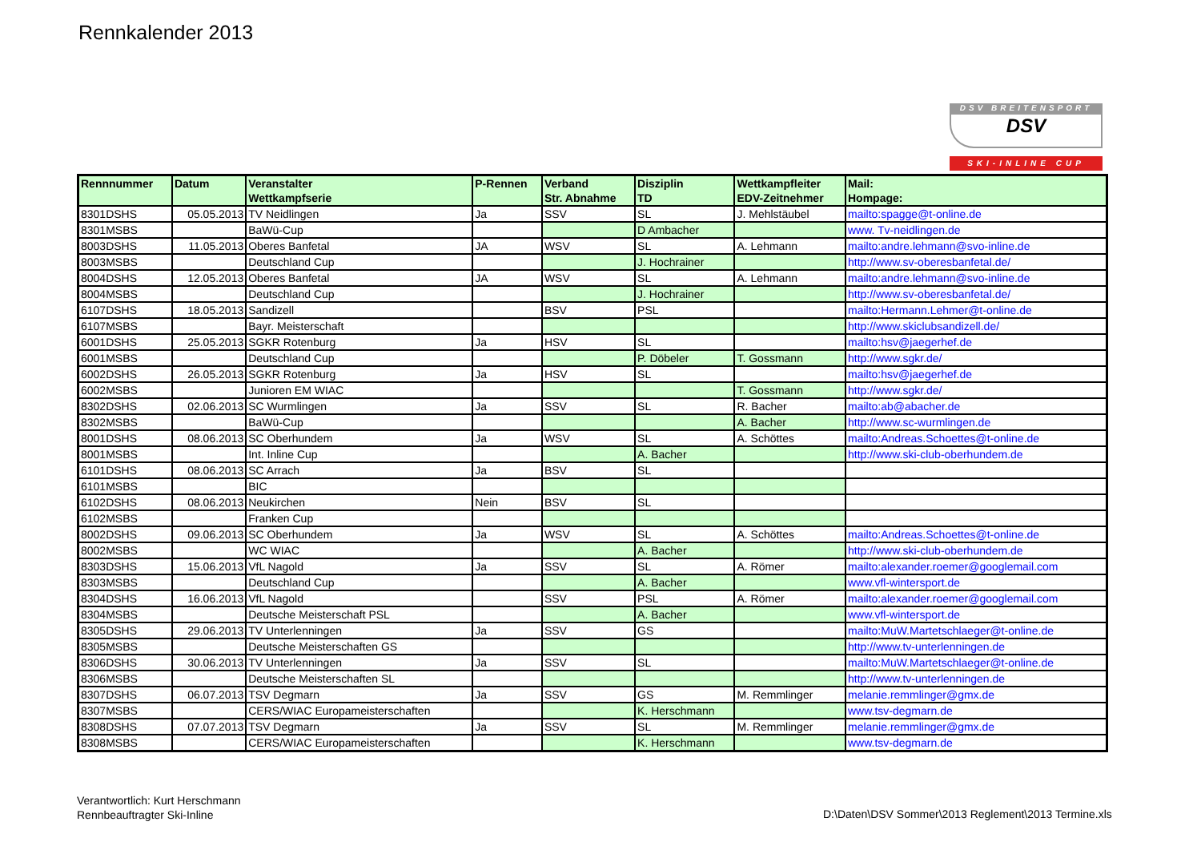Rennkalender 2013
DSV BREITENSPORT
DSV
SKI-INLINE CUP
| Rennnummer | Datum | Veranstalter | P-Rennen | Verband | Disziplin | Wettkampfleiter | Mail: |
| --- | --- | --- | --- | --- | --- | --- | --- |
| | | Wettkampfserie | | Str. Abnahme | TD | EDV-Zeitnehmer | Hompage: |
| 8301DSHS | 05.05.2013 | TV Neidlingen | Ja | SSV | SL | J. Mehlstäubel | mailto:spagge@t-online.de |
| 8301MSBS | | BaWü-Cup | | | D Ambacher | | www. Tv-neidlingen.de |
| 8003DSHS | 11.05.2013 | Oberes Banfetal | JA | WSV | SL | A. Lehmann | mailto:andre.lehmann@svo-inline.de |
| 8003MSBS | | Deutschland Cup | | | J. Hochrainer | | http://www.sv-oberesbanfetal.de/ |
| 8004DSHS | 12.05.2013 | Oberes Banfetal | JA | WSV | SL | A. Lehmann | mailto:andre.lehmann@svo-inline.de |
| 8004MSBS | | Deutschland Cup | | | J. Hochrainer | | http://www.sv-oberesbanfetal.de/ |
| 6107DSHS | 18.05.2013 | Sandizell | | BSV | PSL | | mailto:Hermann.Lehmer@t-online.de |
| 6107MSBS | | Bayr. Meisterschaft | | | | | http://www.skiclubsandizell.de/ |
| 6001DSHS | 25.05.2013 | SGKR Rotenburg | Ja | HSV | SL | | mailto:hsv@jaegerhef.de |
| 6001MSBS | | Deutschland Cup | | | P. Döbeler | T. Gossmann | http://www.sgkr.de/ |
| 6002DSHS | 26.05.2013 | SGKR Rotenburg | Ja | HSV | SL | | mailto:hsv@jaegerhef.de |
| 6002MSBS | | Junioren EM WIAC | | | | T. Gossmann | http://www.sgkr.de/ |
| 8302DSHS | 02.06.2013 | SC Wurmlingen | Ja | SSV | SL | R. Bacher | mailto:ab@abacher.de |
| 8302MSBS | | BaWü-Cup | | | | A. Bacher | http://www.sc-wurmlingen.de |
| 8001DSHS | 08.06.2013 | SC Oberhundem | Ja | WSV | SL | A. Schöttes | mailto:Andreas.Schoettes@t-online.de |
| 8001MSBS | | Int. Inline Cup | | | A. Bacher | | http://www.ski-club-oberhundem.de |
| 6101DSHS | 08.06.2013 | SC Arrach | Ja | BSV | SL | | |
| 6101MSBS | | BIC | | | | | |
| 6102DSHS | 08.06.2013 | Neukirchen | Nein | BSV | SL | | |
| 6102MSBS | | Franken Cup | | | | | |
| 8002DSHS | 09.06.2013 | SC Oberhundem | Ja | WSV | SL | A. Schöttes | mailto:Andreas.Schoettes@t-online.de |
| 8002MSBS | | WC WIAC | | | A. Bacher | | http://www.ski-club-oberhundem.de |
| 8303DSHS | 15.06.2013 | VfL Nagold | Ja | SSV | SL | A. Römer | mailto:alexander.roemer@googlemail.com |
| 8303MSBS | | Deutschland Cup | | | A. Bacher | | www.vfl-wintersport.de |
| 8304DSHS | 16.06.2013 | VfL Nagold | | SSV | PSL | A. Römer | mailto:alexander.roemer@googlemail.com |
| 8304MSBS | | Deutsche Meisterschaft PSL | | | A. Bacher | | www.vfl-wintersport.de |
| 8305DSHS | 29.06.2013 | TV Unterlenningen | Ja | SSV | GS | | mailto:MuW.Martetschlaeger@t-online.de |
| 8305MSBS | | Deutsche Meisterschaften GS | | | | | http://www.tv-unterlenningen.de |
| 8306DSHS | 30.06.2013 | TV Unterlenningen | Ja | SSV | SL | | mailto:MuW.Martetschlaeger@t-online.de |
| 8306MSBS | | Deutsche Meisterschaften SL | | | | | http://www.tv-unterlenningen.de |
| 8307DSHS | 06.07.2013 | TSV Degmarn | Ja | SSV | GS | M. Remmlinger | melanie.remmlinger@gmx.de |
| 8307MSBS | | CERS/WIAC Europameisterschaften | | | K. Herschmann | | www.tsv-degmarn.de |
| 8308DSHS | 07.07.2013 | TSV Degmarn | Ja | SSV | SL | M. Remmlinger | melanie.remmlinger@gmx.de |
| 8308MSBS | | CERS/WIAC Europameisterschaften | | | K. Herschmann | | www.tsv-degmarn.de |
Verantwortlich: Kurt Herschmann
Rennbeauftragter Ski-Inline
D:\Daten\DSV Sommer\2013 Reglement\2013 Termine.xls